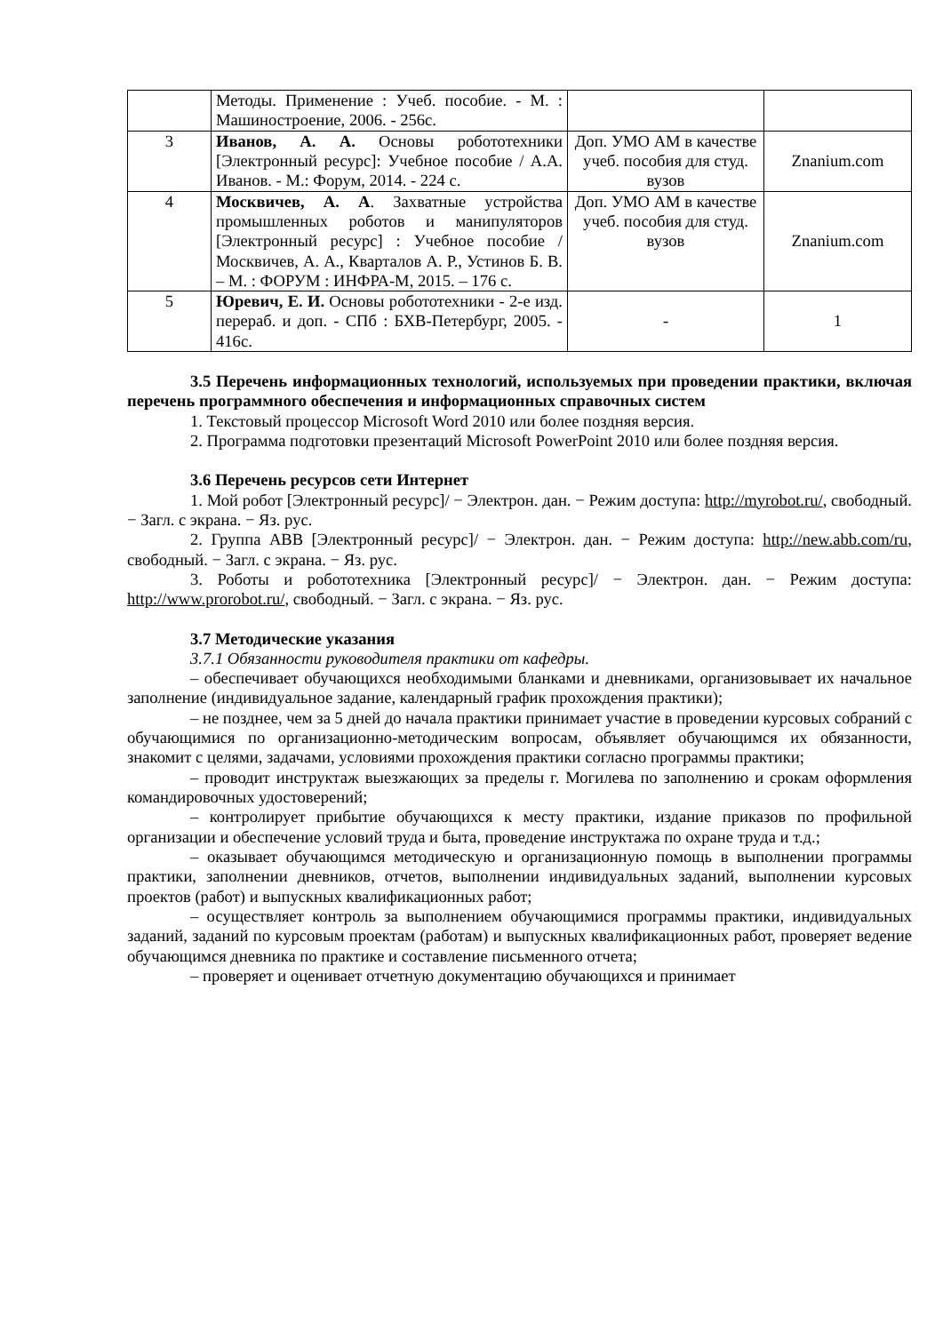| | Методы. Применение : Учеб. пособие. - М. : Машиностроение, 2006. - 256с. | | |
| 3 | Иванов, А. А. Основы робототехники [Электронный ресурс]: Учебное пособие / А.А. Иванов. - М.: Форум, 2014. - 224 с. | Доп. УМО АМ в качестве учеб. пособия для студ. вузов | Znanium.com |
| 4 | Москвичев, А. А . Захватные устройства промышленных роботов и манипуляторов [Электронный ресурс] : Учебное пособие / Москвичев, А. А., Кварталов А. Р., Устинов Б. В. – М. : ФОРУМ : ИНФРА-М, 2015. – 176 с. | Доп. УМО АМ в качестве учеб. пособия для студ. вузов | Znanium.com |
| 5 | Юревич, Е. И. Основы робототехники - 2-е изд. перераб. и доп. - СПб : БХВ-Петербург, 2005. - 416с. | - | 1 |
3.5 Перечень информационных технологий, используемых при проведении практики, включая перечень программного обеспечения и информационных справочных систем
1. Текстовый процессор Microsoft Word 2010 или более поздняя версия.
2. Программа подготовки презентаций Microsoft PowerPoint 2010 или более поздняя версия.
3.6 Перечень ресурсов сети Интернет
1. Мой робот [Электронный ресурс]/ − Электрон. дан. − Режим доступа: http://myrobot.ru/, свободный. − Загл. с экрана. − Яз. рус.
2. Группа ABB [Электронный ресурс]/ − Электрон. дан. − Режим доступа: http://new.abb.com/ru, свободный. − Загл. с экрана. − Яз. рус.
3. Роботы и робототехника [Электронный ресурс]/ − Электрон. дан. − Режим доступа: http://www.prorobot.ru/, свободный. − Загл. с экрана. − Яз. рус.
3.7 Методические указания
3.7.1 Обязанности руководителя практики от кафедры.
– обеспечивает обучающихся необходимыми бланками и дневниками, организовывает их начальное заполнение (индивидуальное задание, календарный график прохождения практики);
– не позднее, чем за 5 дней до начала практики принимает участие в проведении курсовых собраний с обучающимися по организационно-методическим вопросам, объявляет обучающимся их обязанности, знакомит с целями, задачами, условиями прохождения практики согласно программы практики;
– проводит инструктаж выезжающих за пределы г. Могилева по заполнению и срокам оформления командировочных удостоверений;
– контролирует прибытие обучающихся к месту практики, издание приказов по профильной организации и обеспечение условий труда и быта, проведение инструктажа по охране труда и т.д.;
– оказывает обучающимся методическую и организационную помощь в выполнении программы практики, заполнении дневников, отчетов, выполнении индивидуальных заданий, выполнении курсовых проектов (работ) и выпускных квалификационных работ;
– осуществляет контроль за выполнением обучающимися программы практики, индивидуальных заданий, заданий по курсовым проектам (работам) и выпускных квалификационных работ, проверяет ведение обучающимся дневника по практике и составление письменного отчета;
– проверяет и оценивает отчетную документацию обучающихся и принимает